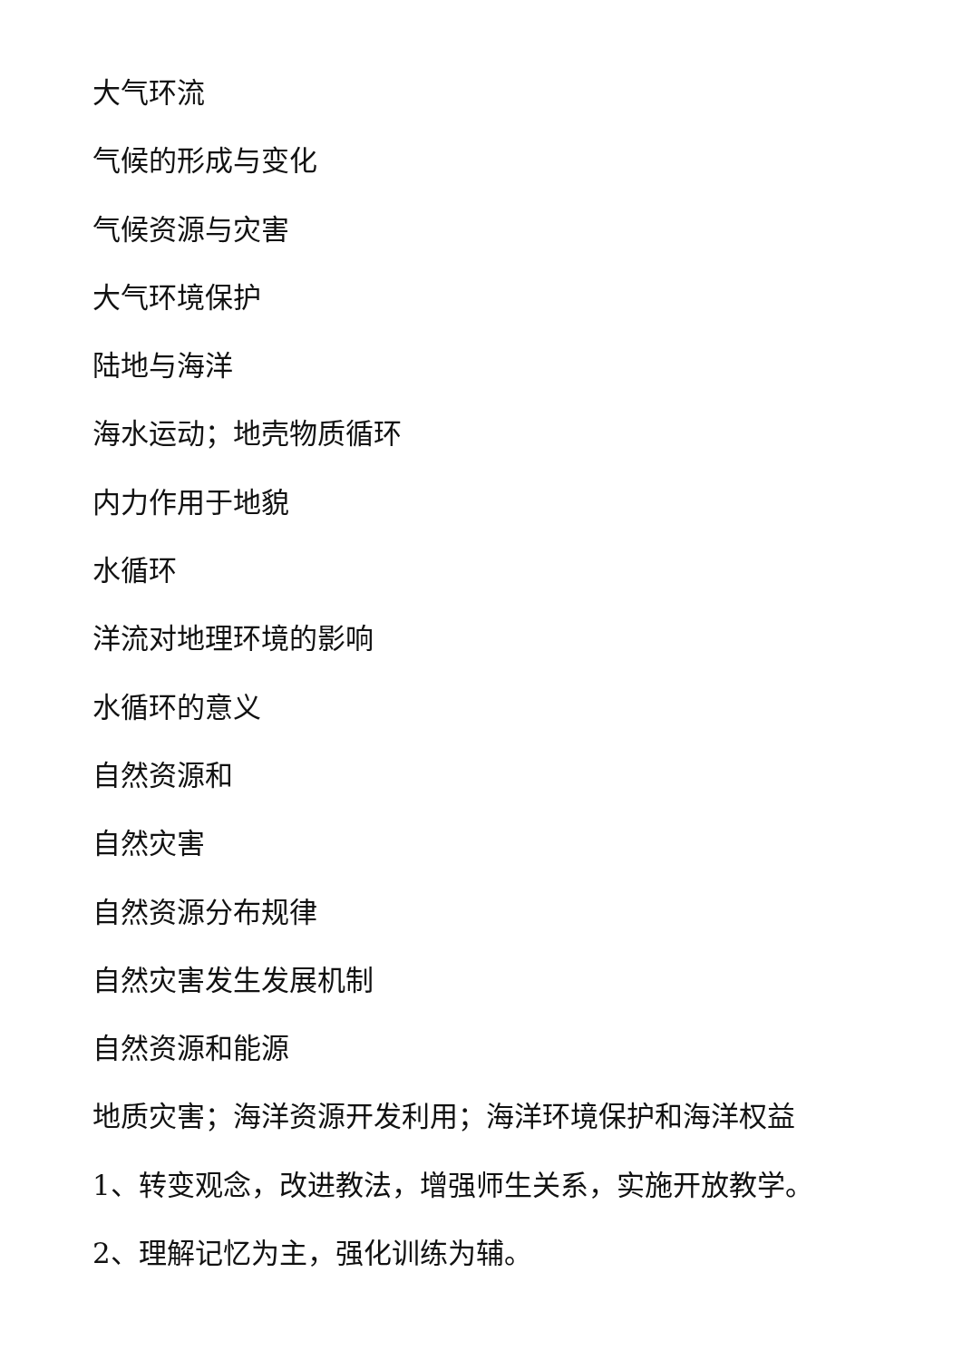大气环流
气候的形成与变化
气候资源与灾害
大气环境保护
陆地与海洋
海水运动；地壳物质循环
内力作用于地貌
水循环
洋流对地理环境的影响
水循环的意义
自然资源和
自然灾害
自然资源分布规律
自然灾害发生发展机制
自然资源和能源
地质灾害；海洋资源开发利用；海洋环境保护和海洋权益
1、转变观念，改进教法，增强师生关系，实施开放教学。
2、理解记忆为主，强化训练为辅。